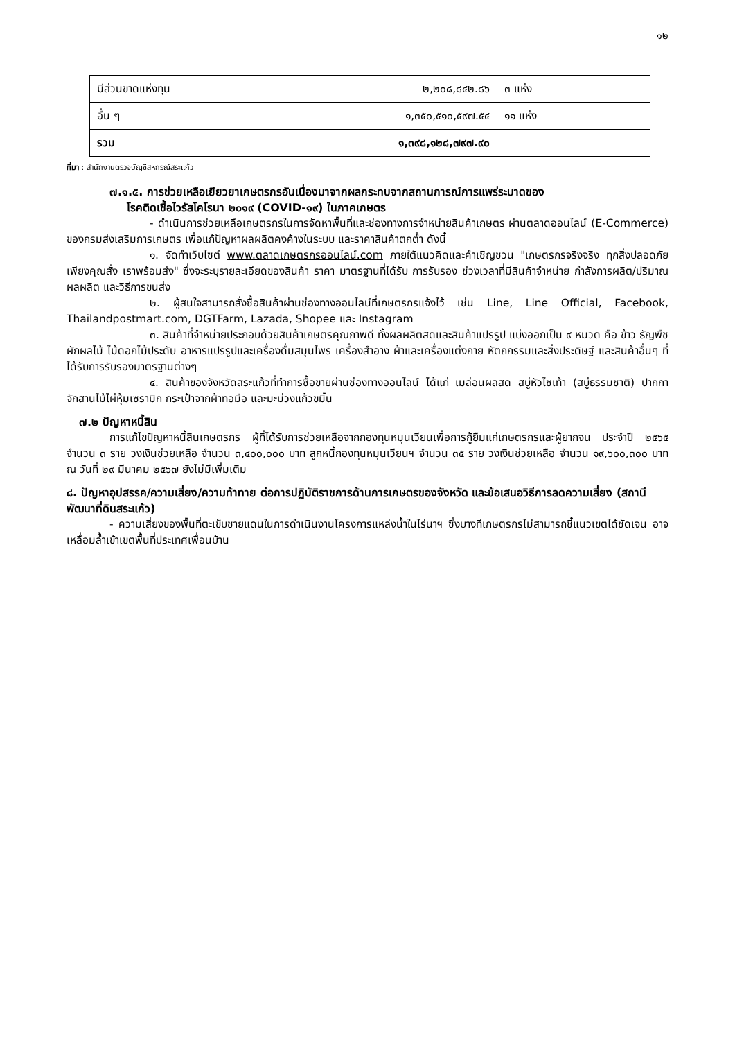๑๒
| มีส่วนขาดแห่งทุน | ๒,๒๐๘,๘๔๒.๘๖ | ๓ แห่ง |
| อื่น ๆ | ๑,๓๕๐,๕๑๐,๕๙๗.๕๔ | ๑๑ แห่ง |
| รวม | ๑,๓๙๘,๑๒๘,๗๙๗.๙๐ | |
ที่มา : สำนักงานตรวจบัญชีสหกรณ์สระแก้ว
๗.๑.๕. การช่วยเหลือเยียวยาเกษตรกรอันเนื่องมาจากผลกระทบจากสถานการณ์การแพร่ระบาดของ
โรคติดเชื้อไวรัสโคโรนา ๒๐๑๙ (COVID-๑๙) ในภาคเกษตร
- ดำเนินการช่วยเหลือเกษตรกรในการจัดหาพื้นที่และช่องทางการจำหน่ายสินค้าเกษตร ผ่านตลาดออนไลน์ (E-Commerce) ของกรมส่งเสริมการเกษตร เพื่อแก้ปัญหาผลผลิตคงค้างในระบบ และราคาสินค้าตกต่ำ ดังนี้
๑. จัดทำเว็บไซต์ www.ตลาดเกษตรกรออนไลน์.com ภายใต้แนวคิดและคำเชิญชวน "เกษตรกรจริงจริง ทุกสิ่งปลอดภัย เพียงคุณสั่ง เราพร้อมส่ง" ซึ่งจะระบุรายละเอียดของสินค้า ราคา มาตรฐานที่ได้รับ การรับรอง ช่วงเวลาที่มีสินค้าจำหน่าย กำลังการผลิต/ปริมาณผลผลิต และวิธีการขนส่ง
๒. ผู้สนใจสามารถสั่งซื้อสินค้าผ่านช่องทางออนไลน์ที่เกษตรกรแจ้งไว้ เช่น Line, Line Official, Facebook, Thailandpostmart.com, DGTFarm, Lazada, Shopee และ Instagram
๓. สินค้าที่จำหน่ายประกอบด้วยสินค้าเกษตรคุณภาพดี ทั้งผลผลิตสดและสินค้าแปรรูป แบ่งออกเป็น ๙ หมวด คือ ข้าว ธัญพืช ผักผลไม้ ไม้ดอกไม้ประดับ อาหารแปรรูปและเครื่องดื่มสมุนไพร เครื่องสำอาง ผ้าและเครื่องแต่งกาย หัตถกรรมและสิ่งประดิษฐ์ และสินค้าอื่นๆ ที่ได้รับการรับรองมาตรฐานต่างๆ
๔. สินค้าของจังหวัดสระแก้วที่ทำการซื้อขายผ่านช่องทางออนไลน์ ได้แก่ เมล่อนผลสด สบู่หัวไชเท้า (สบู่ธรรมชาติ) ปากกาจักสานไม้ไผ่หุ้มเซรามิก กระเป๋าจากผ้าทอมือ และมะม่วงแก้วขมิ้น
๗.๒ ปัญหาหนี้สิน
การแก้ไขปัญหาหนี้สินเกษตรกร ผู้ที่ได้รับการช่วยเหลือจากกองทุนหมุนเวียนเพื่อการกู้ยืมแก่เกษตรกรและผู้ยากจน ประจำปี ๒๕๖๕ จำนวน ๓ ราย วงเงินช่วยเหลือ จำนวน ๓,๔๐๐,๐๐๐ บาท ลูกหนี้กองทุนหมุนเวียนฯ จำนวน ๓๕ ราย วงเงินช่วยเหลือ จำนวน ๑๙,๖๐๐,๓๐๐ บาท ณ วันที่ ๒๙ มีนาคม ๒๕๖๗ ยังไม่มีเพิ่มเติม
๘. ปัญหาอุปสรรค/ความเสี่ยง/ความท้าทาย ต่อการปฏิบัติราชการด้านการเกษตรของจังหวัด และข้อเสนอวิธีการลดความเสี่ยง (สถานีพัฒนาที่ดินสระแก้ว)
- ความเสี่ยงของพื้นที่ตะเข็บชายแดนในการดำเนินงานโครงการแหล่งน้ำในไร่นาฯ ซึ่งบางทีเกษตรกรไม่สามารถชี้แนวเขตได้ชัดเจน อาจเหลื่อมล้ำเข้าเขตพื้นที่ประเทศเพื่อนบ้าน